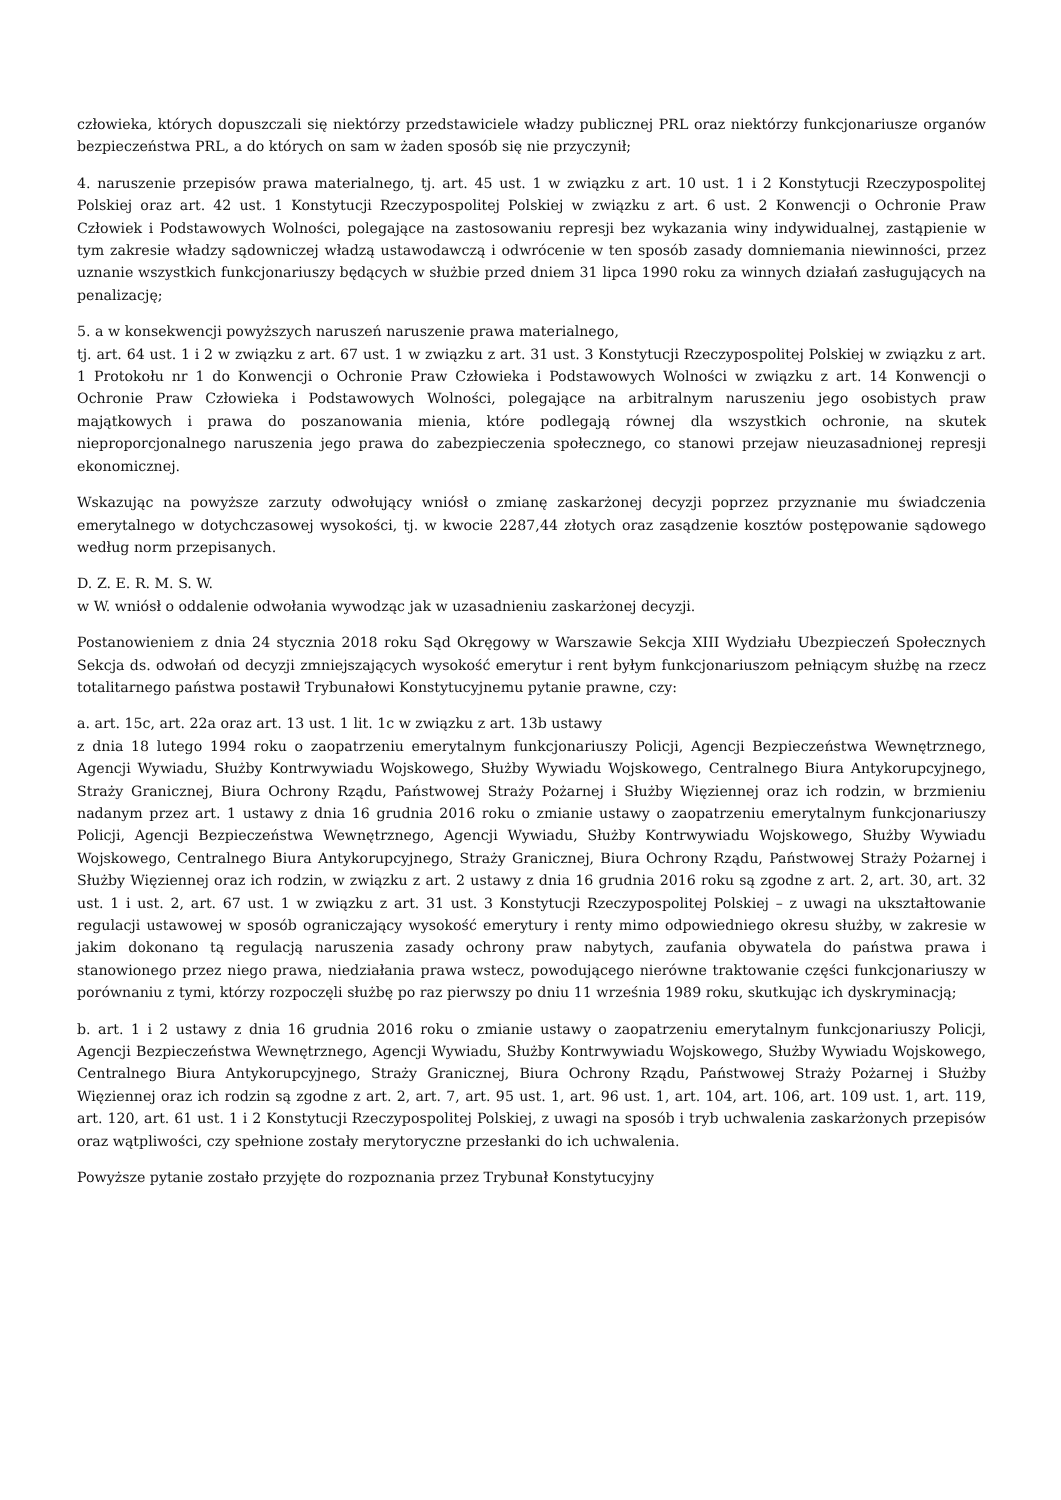człowieka, których dopuszczali się niektórzy przedstawiciele władzy publicznej PRL oraz niektórzy funkcjonariusze organów bezpieczeństwa PRL, a do których on sam w żaden sposób się nie przyczynił;
4. naruszenie przepisów prawa materialnego, tj. art. 45 ust. 1 w związku z art. 10 ust. 1 i 2 Konstytucji Rzeczypospolitej Polskiej oraz art. 42 ust. 1 Konstytucji Rzeczypospolitej Polskiej w związku z art. 6 ust. 2 Konwencji o Ochronie Praw Człowiek i Podstawowych Wolności, polegające na zastosowaniu represji bez wykazania winy indywidualnej, zastąpienie w tym zakresie władzy sądowniczej władzą ustawodawczą i odwrócenie w ten sposób zasady domniemania niewinności, przez uznanie wszystkich funkcjonariuszy będących w służbie przed dniem 31 lipca 1990 roku za winnych działań zasługujących na penalizację;
5. a w konsekwencji powyższych naruszeń naruszenie prawa materialnego,
tj. art. 64 ust. 1 i 2 w związku z art. 67 ust. 1 w związku z art. 31 ust. 3 Konstytucji Rzeczypospolitej Polskiej w związku z art. 1 Protokołu nr 1 do Konwencji o Ochronie Praw Człowieka i Podstawowych Wolności w związku z art. 14 Konwencji o Ochronie Praw Człowieka i Podstawowych Wolności, polegające na arbitralnym naruszeniu jego osobistych praw majątkowych i prawa do poszanowania mienia, które podlegają równej dla wszystkich ochronie, na skutek nieproporcjonalnego naruszenia jego prawa do zabezpieczenia społecznego, co stanowi przejaw nieuzasadnionej represji ekonomicznej.
Wskazując na powyższe zarzuty odwołujący wniósł o zmianę zaskarżonej decyzji poprzez przyznanie mu świadczenia emerytalnego w dotychczasowej wysokości, tj. w kwocie 2287,44 złotych oraz zasądzenie kosztów postępowanie sądowego według norm przepisanych.
D. Z. E. R. M. S. W.
w W. wniósł o oddalenie odwołania wywodząc jak w uzasadnieniu zaskarżonej decyzji.
Postanowieniem z dnia 24 stycznia 2018 roku Sąd Okręgowy w Warszawie Sekcja XIII Wydziału Ubezpieczeń Społecznych Sekcja ds. odwołań od decyzji zmniejszających wysokość emerytur i rent byłym funkcjonariuszom pełniącym służbę na rzecz totalitarnego państwa postawił Trybunałowi Konstytucyjnemu pytanie prawne, czy:
a. art. 15c, art. 22a oraz art. 13 ust. 1 lit. 1c w związku z art. 13b ustawy
z dnia 18 lutego 1994 roku o zaopatrzeniu emerytalnym funkcjonariuszy Policji, Agencji Bezpieczeństwa Wewnętrznego, Agencji Wywiadu, Służby Kontrwywiadu Wojskowego, Służby Wywiadu Wojskowego, Centralnego Biura Antykorupcyjnego, Straży Granicznej, Biura Ochrony Rządu, Państwowej Straży Pożarnej i Służby Więziennej oraz ich rodzin, w brzmieniu nadanym przez art. 1 ustawy z dnia 16 grudnia 2016 roku o zmianie ustawy o zaopatrzeniu emerytalnym funkcjonariuszy Policji, Agencji Bezpieczeństwa Wewnętrznego, Agencji Wywiadu, Służby Kontrwywiadu Wojskowego, Służby Wywiadu Wojskowego, Centralnego Biura Antykorupcyjnego, Straży Granicznej, Biura Ochrony Rządu, Państwowej Straży Pożarnej i Służby Więziennej oraz ich rodzin, w związku z art. 2 ustawy z dnia 16 grudnia 2016 roku są zgodne z art. 2, art. 30, art. 32 ust. 1 i ust. 2, art. 67 ust. 1 w związku z art. 31 ust. 3 Konstytucji Rzeczypospolitej Polskiej – z uwagi na ukształtowanie regulacji ustawowej w sposób ograniczający wysokość emerytury i renty mimo odpowiedniego okresu służby, w zakresie w jakim dokonano tą regulacją naruszenia zasady ochrony praw nabytych, zaufania obywatela do państwa prawa i stanowionego przez niego prawa, niedziałania prawa wstecz, powodującego nierówne traktowanie części funkcjonariuszy w porównaniu z tymi, którzy rozpoczęli służbę po raz pierwszy po dniu 11 września 1989 roku, skutkując ich dyskryminacją;
b. art. 1 i 2 ustawy z dnia 16 grudnia 2016 roku o zmianie ustawy o zaopatrzeniu emerytalnym funkcjonariuszy Policji, Agencji Bezpieczeństwa Wewnętrznego, Agencji Wywiadu, Służby Kontrwywiadu Wojskowego, Służby Wywiadu Wojskowego, Centralnego Biura Antykorupcyjnego, Straży Granicznej, Biura Ochrony Rządu, Państwowej Straży Pożarnej i Służby Więziennej oraz ich rodzin są zgodne z art. 2, art. 7, art. 95 ust. 1, art. 96 ust. 1, art. 104, art. 106, art. 109 ust. 1, art. 119, art. 120, art. 61 ust. 1 i 2 Konstytucji Rzeczypospolitej Polskiej, z uwagi na sposób i tryb uchwalenia zaskarżonych przepisów oraz wątpliwości, czy spełnione zostały merytoryczne przesłanki do ich uchwalenia.
Powyższe pytanie zostało przyjęte do rozpoznania przez Trybunał Konstytucyjny